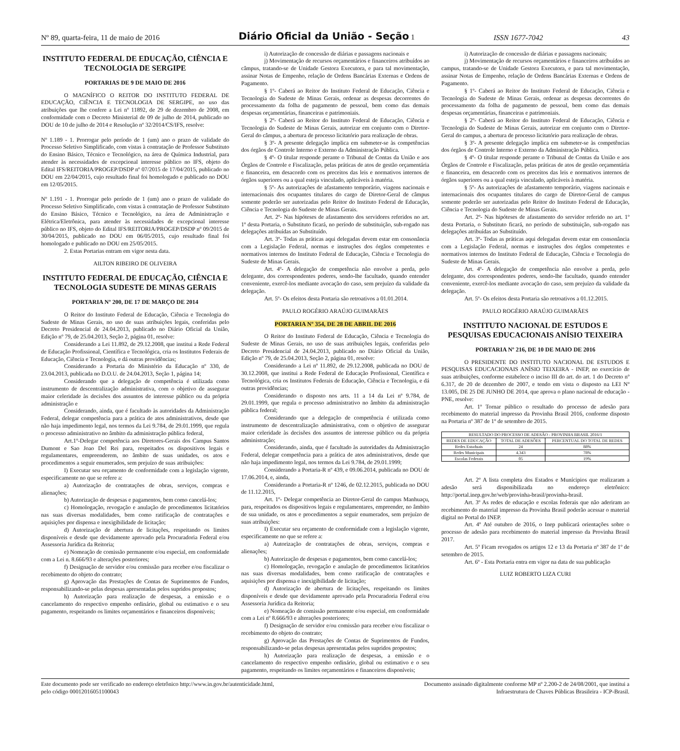Nº 89, quarta-feira, 11 de maio de 2016 Diário Oficial da União - Seção 1 ISSN 1677-7042 43
INSTITUTO FEDERAL DE EDUCAÇÃO, CIÊNCIA E TECNOLOGIA DE SERGIPE
PORTARIAS DE 9 DE MAIO DE 2016
O MAGNÍFICO O REITOR DO INSTITUTO FEDERAL DE EDUCAÇÃO, CIÊNCIA E TECNOLOGIA DE SERGIPE, no uso das atribuições que lhe confere a Lei nº 11892, de 29 de dezembro de 2008, em conformidade com o Decreto Ministerial de 09 de julho de 2014, publicado no DOU de 10 de julho de 2014 e Resolução nº 32/2014/CS/IFS, resolve:
Nº 1.189 - 1. Prorrogar pelo período de 1 (um) ano o prazo de validade do Processo Seletivo Simplificado, com vistas à contratação de Professor Substituto do Ensino Básico, Técnico e Tecnológico, na área de Química Industrial, para atender às necessidades de excepcional interesse público no IFS, objeto do Edital IFS/REITORIA/PROGEP/DSDP nº 07/2015 de 17/04/2015, publicado no DOU em 22/04/2015, cujo resultado final foi homologado e publicado no DOU em 12/05/2015.
Nº 1.191 - 1. Prorrogar pelo período de 1 (um) ano o prazo de validade do Processo Seletivo Simplificado, com vistas à contratação de Professor Substituto do Ensino Básico, Técnico e Tecnológico, na área de Administração e Elétrica/Eletrônica, para atender às necessidades de excepcional interesse público no IFS, objeto do Edital IFS/REITORIA/PROGEP/DSDP nº 09/2015 de 30/04/2015, publicado no DOU em 06/05/2015, cujo resultado final foi homologado e publicado no DOU em 25/05/2015.
2. Estas Portarias entram em vigor nesta data.
AILTON RIBEIRO DE OLIVEIRA
INSTITUTO FEDERAL DE EDUCAÇÃO, CIÊNCIA E TECNOLOGIA SUDESTE DE MINAS GERAIS
PORTARIA Nº 200, DE 17 DE MARÇO DE 2014
O Reitor do Instituto Federal de Educação, Ciência e Tecnologia do Sudeste de Minas Gerais, no uso de suas atribuições legais, conferidas pelo Decreto Presidencial de 24.04.2013, publicado no Diário Oficial da União, Edição nº 79, de 25.04.2013, Seção 2, página 01, resolve:
Considerando a Lei 11.892, de 29.12.2008, que institui a Rede Federal de Educação Profissional, Científica e Tecnológica, cria os Institutos Federais de Educação, Ciência e Tecnologia, e dá outras providências;
Considerando a Portaria do Ministério da Educação nº 330, de 23.04.2013, publicada no D.O.U. de 24.04.2013, Seção 1, página 14;
Considerando que a delegação de competência é utilizada como instrumento de descentralização administrativa, com o objetivo de assegurar maior celeridade às decisões dos assuntos de interesse público ou da própria administração e
Considerando, ainda, que é facultado às autoridades da Administração Federal, delegar competência para a prática de atos administrativos, desde que não haja impedimento legal, nos termos da Lei 9.784, de 29.01.1999, que regula o processo administrativo no âmbito da administração pública federal,
Art.1º-Delegar competência aos Diretores-Gerais dos Campus Santos Dumont e Sao Joao Del Rei para, respeitados os dispositivos legais e regulamentares, empreenderem, no âmbito de suas unidades, os atos e procedimentos a seguir enumerados, sem prejuízo de suas atribuições:
I) Executar seu orçamento de conformidade com a legislação vigente, especificamente no que se refere a:
a) Autorização de contratações de obras, serviços, compras e alienações;
b) Autorização de despesas e pagamentos, bem como cancelá-los;
c) Homologação, revogação e anulação de procedimentos licitatórios nas suas diversas modalidades, bem como ratificação de contratações e aquisições por dispensa e inexigibilidade de licitação;
d) Autorização de abertura de licitações, respeitando os limites disponíveis e desde que devidamente aprovado pela Procuradoria Federal e/ou Assessoria Jurídica da Reitoria;
e) Nomeação de comissão permanente e/ou especial, em conformidade com a Lei n. 8.666/93 e alterações posteriores;
f) Designação de servidor e/ou comissão para receber e/ou fiscalizar o recebimento do objeto do contrato;
g) Aprovação das Prestações de Contas de Suprimentos de Fundos, responsabilizando-se pelas despesas apresentadas pelos supridos propostos;
h) Autorização para realização de despesas, a emissão e o cancelamento do respectivo empenho ordinário, global ou estimativo e o seu pagamento, respeitando os limites orçamentários e financeiros disponíveis;
i) Autorização de concessão de diárias e passagens nacionais e
j) Movimentação de recursos orçamentários e financeiros atribuídos ao câmpus, tratando-se de Unidade Gestora Executora, e para tal movimentação, assinar Notas de Empenho, relação de Ordens Bancárias Externas e Ordens de Pagamento.
§ 1º- Caberá ao Reitor do Instituto Federal de Educação, Ciência e Tecnologia do Sudeste de Minas Gerais, ordenar as despesas decorrentes do processamento da folha de pagamento de pessoal, bem como das demais despesas orçamentárias, financeiras e patrimoniais.
§ 2º- Caberá ao Reitor do Instituto Federal de Educação, Ciência e Tecnologia do Sudeste de Minas Gerais, autorizar em conjunto com o Diretor-Geral do câmpus, a abertura de processo licitatório para realização de obras.
§ 3º- A presente delegação implica em submeter-se às competências dos órgãos de Controle Interno e Externo da Administração Pública.
§ 4º- O titular responde perante o Tribunal de Contas da União e aos Órgãos de Controle e Fiscalização, pelas práticas de atos de gestão orçamentária e financeira, em desacordo com os preceitos das leis e normativos internos de órgãos superiores ou a qual esteja vinculado, aplicáveis à matéria.
§ 5º- As autorizações de afastamento temporário, viagens nacionais e internacionais dos ocupantes titulares do cargo de Diretor-Geral de câmpus somente poderão ser autorizadas pelo Reitor do Instituto Federal de Educação, Ciência e Tecnologia do Sudeste de Minas Gerais.
Art. 2º- Nas hipóteses de afastamento dos servidores referidos no art. 1º desta Portaria, o Substituto ficará, no período de substituição, sub-rogado nas delegações atribuídas ao Substituído.
Art. 3º- Todas as práticas aqui delegadas devem estar em consonância com a Legislação Federal, normas e instruções dos órgãos competentes e normativos internos do Instituto Federal de Educação, Ciência e Tecnologia do Sudeste de Minas Gerais.
Art. 4º- A delegação de competência não envolve a perda, pelo delegante, dos correspondentes poderes, sendo-lhe facultado, quando entender conveniente, exercê-los mediante avocação do caso, sem prejuízo da validade da delegação.
Art. 5º- Os efeitos desta Portaria são retroativos a 01.01.2014.
PAULO ROGÉRIO ARAÚJO GUIMARÃES
PORTARIA Nº 354, DE 28 DE ABRIL DE 2016
O Reitor do Instituto Federal de Educação, Ciência e Tecnologia do Sudeste de Minas Gerais, no uso de suas atribuições legais, conferidas pelo Decreto Presidencial de 24.04.2013, publicado no Diário Oficial da União, Edição nº 79, de 25.04.2013, Seção 2, página 01, resolve:
Considerando a Lei nº 11.892, de 29.12.2008, publicada no DOU de 30.12.2008, que institui a Rede Federal de Educação Profissional, Científica e Tecnológica, cria os Institutos Federais de Educação, Ciência e Tecnologia, e dá outras providências;
Considerando o disposto nos arts. 11 a 14 da Lei nº 9.784, de 29.01.1999, que regula o processo administrativo no âmbito da administração pública federal;
Considerando que a delegação de competência é utilizada como instrumento de descentralização administrativa, com o objetivo de assegurar maior celeridade às decisões dos assuntos de interesse público ou da própria administração;
Considerando, ainda, que é facultado às autoridades da Administração Federal, delegar competência para a prática de atos administrativos, desde que não haja impedimento legal, nos termos da Lei 9.784, de 29.01.1999;
Considerando a Portaria-R nº 439, e 09.06.2014, publicada no DOU de 17.06.2014, e, ainda,
Considerando a Portaria-R nº 1246, de 02.12.2015, publicada no DOU de 11.12.2015,
Art. 1º- Delegar competência ao Diretor-Geral do campus Manhuaçu, para, respeitados os dispositivos legais e regulamentares, empreender, no âmbito de sua unidade, os atos e procedimentos a seguir enumerados, sem prejuízo de suas atribuições:
I) Executar seu orçamento de conformidade com a legislação vigente, especificamente no que se refere a:
a) Autorização de contratações de obras, serviços, compras e alienações;
b) Autorização de despesas e pagamentos, bem como cancelá-los;
c) Homologação, revogação e anulação de procedimentos licitatórios nas suas diversas modalidades, bem como ratificação de contratações e aquisições por dispensa e inexigibilidade de licitação;
d) Autorização de abertura de licitações, respeitando os limites disponíveis e desde que devidamente aprovado pela Procuradoria Federal e/ou Assessoria Jurídica da Reitoria;
e) Nomeação de comissão permanente e/ou especial, em conformidade com a Lei nº 8.666/93 e alterações posteriores;
f) Designação de servidor e/ou comissão para receber e/ou fiscalizar o recebimento do objeto do contrato;
g) Aprovação das Prestações de Contas de Suprimentos de Fundos, responsabilizando-se pelas despesas apresentadas pelos supridos propostos;
h) Autorização para realização de despesas, a emissão e o cancelamento do respectivo empenho ordinário, global ou estimativo e o seu pagamento, respeitando os limites orçamentários e financeiros disponíveis;
i) Autorização de concessão de diárias e passagens nacionais;
j) Movimentação de recursos orçamentários e financeiros atribuídos ao campus, tratando-se de Unidade Gestora Executora, e para tal movimentação, assinar Notas de Empenho, relação de Ordens Bancárias Externas e Ordens de Pagamento.
§ 1º- Caberá ao Reitor do Instituto Federal de Educação, Ciência e Tecnologia do Sudeste de Minas Gerais, ordenar as despesas decorrentes do processamento da folha de pagamento de pessoal, bem como das demais despesas orçamentárias, financeiras e patrimoniais.
§ 2º- Caberá ao Reitor do Instituto Federal de Educação, Ciência e Tecnologia do Sudeste de Minas Gerais, autorizar em conjunto com o Diretor-Geral do campus, a abertura de processo licitatório para realização de obras.
§ 3º- A presente delegação implica em submeter-se às competências dos órgãos de Controle Interno e Externo da Administração Pública.
§ 4º- O titular responde perante o Tribunal de Contas da União e aos Órgãos de Controle e Fiscalização, pelas práticas de atos de gestão orçamentária e financeira, em desacordo com os preceitos das leis e normativos internos de órgãos superiores ou a qual esteja vinculado, aplicáveis à matéria.
§ 5º- As autorizações de afastamento temporário, viagens nacionais e internacionais dos ocupantes titulares do cargo de Diretor-Geral de campus somente poderão ser autorizadas pelo Reitor do Instituto Federal de Educação, Ciência e Tecnologia do Sudeste de Minas Gerais.
Art. 2º- Nas hipóteses de afastamento do servidor referido no art. 1º desta Portaria, o Substituto ficará, no período de substituição, sub-rogado nas delegações atribuídas ao Substituído.
Art. 3º- Todas as práticas aqui delegadas devem estar em consonância com a Legislação Federal, normas e instruções dos órgãos competentes e normativos internos do Instituto Federal de Educação, Ciência e Tecnologia do Sudeste de Minas Gerais.
Art. 4º- A delegação de competência não envolve a perda, pelo delegante, dos correspondentes poderes, sendo-lhe facultado, quando entender conveniente, exercê-los mediante avocação do caso, sem prejuízo da validade da delegação.
Art. 5º- Os efeitos desta Portaria são retroativos a 01.12.2015.
PAULO ROGÉRIO ARAÚJO GUIMARÃES
INSTITUTO NACIONAL DE ESTUDOS E PESQUISAS EDUCACIONAIS ANÍSIO TEIXEIRA
PORTARIA Nº 216, DE 10 DE MAIO DE 2016
O PRESIDENTE DO INSTITUTO NACIONAL DE ESTUDOS E PESQUISAS EDUCACIONAIS ANÍSIO TEIXEIRA - INEP, no exercício de suas atribuições, conforme estabelece o inciso III do art. do art. 1 do Decreto nº 6.317, de 20 de dezembro de 2007, e tendo em vista o disposto na LEI Nº 13.005, DE 25 DE JUNHO DE 2014, que aprova o plano nacional de educação - PNE, resolve:
Art. 1º Tornar público o resultado do processo de adesão para recebimento do material impresso da Provinha Brasil 2016, conforme disposto na Portaria nº 387 de 1º de setembro de 2015.
| RESULTADO DO PROCESSO DE ADESÃO - PROVINHA BRASIL 2016/1 | | |
| --- | --- | --- |
| REDES DE EDUCAÇÃO | TOTAL DE ADESÕES | PERCENTUAL DO TOTAL DE REDES |
| Redes Estaduais | 24 | 88% |
| Redes Municipais | 4.343 | 78% |
| Escolas Federais | 05 | 19% |
Art. 2º A lista completa dos Estados e Munícipios que realizaram a adesão será disponibilizada no endereço eletrônico: http://portal.inep.gov.br/web/provinha-brasil/provinha-brasil.
Art. 3º As redes de educação e escolas federais que não aderiram ao recebimento do material impresso da Provinha Brasil poderão acessar o material digital no Portal do INEP.
Art. 4º Até outubro de 2016, o Inep publicará orientações sobre o processo de adesão para recebimento do material impresso da Provinha Brasil 2017.
Art. 5º Ficam revogados os artigos 12 e 13 da Portaria nº 387 de 1º de setembro de 2015.
Art. 6º - Esta Portaria entra em vigor na data de sua publicação
LUIZ ROBERTO LIZA CURI
Este documento pode ser verificado no endereço eletrônico http://www.in.gov.br/autenticidade.html,
pelo código 00012016051100043
Documento assinado digitalmente conforme MP nº 2.200-2 de 24/08/2001, que institui a
Infraestrutura de Chaves Públicas Brasileira - ICP-Brasil.